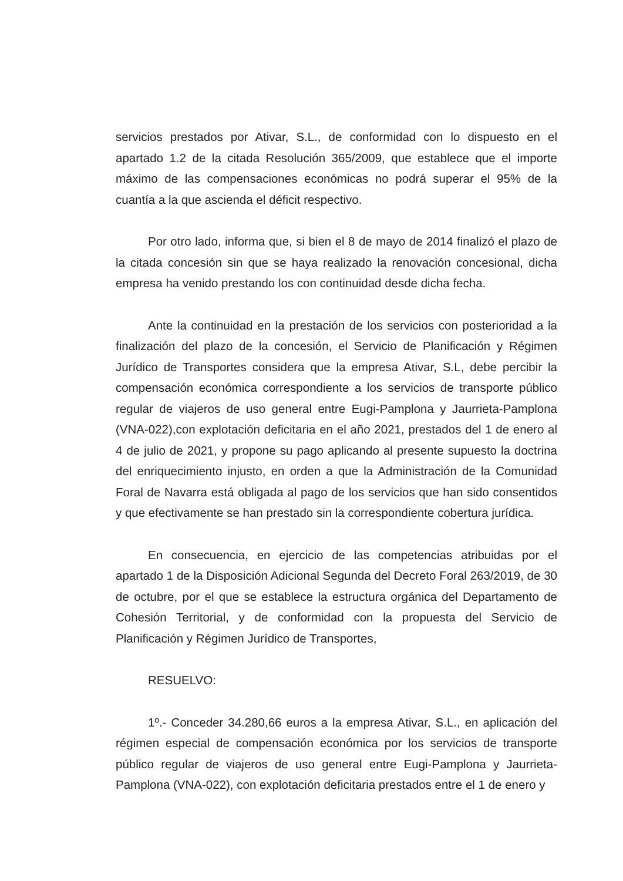servicios prestados por Ativar, S.L., de conformidad con lo dispuesto en el apartado 1.2 de la citada Resolución 365/2009, que establece que el importe máximo de las compensaciones económicas no podrá superar el 95% de la cuantía a la que ascienda el déficit respectivo.
Por otro lado, informa que, si bien el 8 de mayo de 2014 finalizó el plazo de la citada concesión sin que se haya realizado la renovación concesional, dicha empresa ha venido prestando los con continuidad desde dicha fecha.
Ante la continuidad en la prestación de los servicios con posterioridad a la finalización del plazo de la concesión, el Servicio de Planificación y Régimen Jurídico de Transportes considera que la empresa Ativar, S.L, debe percibir la compensación económica correspondiente a los servicios de transporte público regular de viajeros de uso general entre Eugi-Pamplona y Jaurrieta-Pamplona (VNA-022),con explotación deficitaria en el año 2021, prestados del 1 de enero al 4 de julio de 2021, y propone su pago aplicando al presente supuesto la doctrina del enriquecimiento injusto, en orden a que la Administración de la Comunidad Foral de Navarra está obligada al pago de los servicios que han sido consentidos y que efectivamente se han prestado sin la correspondiente cobertura jurídica.
En consecuencia, en ejercicio de las competencias atribuidas por el apartado 1 de la Disposición Adicional Segunda del Decreto Foral 263/2019, de 30 de octubre, por el que se establece la estructura orgánica del Departamento de Cohesión Territorial, y de conformidad con la propuesta del Servicio de Planificación y Régimen Jurídico de Transportes,
RESUELVO:
1º.- Conceder 34.280,66 euros a la empresa Ativar, S.L., en aplicación del régimen especial de compensación económica por los servicios de transporte público regular de viajeros de uso general entre Eugi-Pamplona y Jaurrieta-Pamplona (VNA-022), con explotación deficitaria prestados entre el 1 de enero y